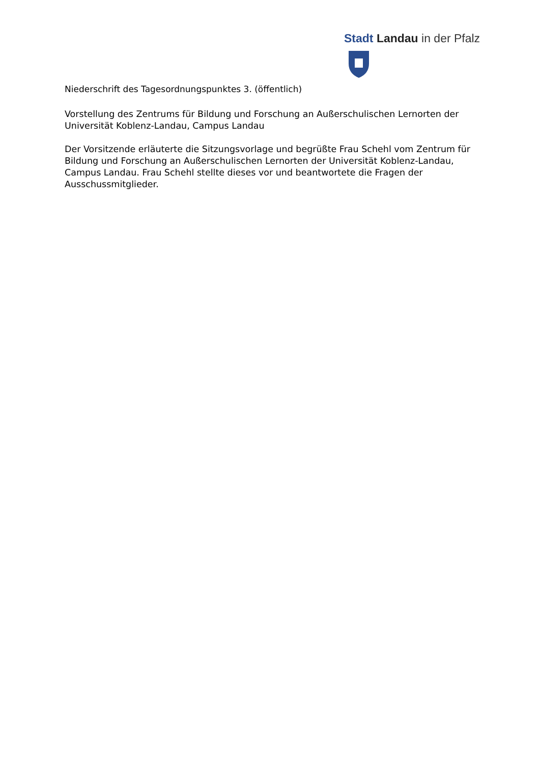Stadt Landau in der Pfalz
Niederschrift des Tagesordnungspunktes 3. (öffentlich)
Vorstellung des Zentrums für Bildung und Forschung an Außerschulischen Lernorten der Universität Koblenz-Landau, Campus Landau
Der Vorsitzende erläuterte die Sitzungsvorlage und begrüßte Frau Schehl vom Zentrum für Bildung und Forschung an Außerschulischen Lernorten der Universität Koblenz-Landau, Campus Landau. Frau Schehl stellte dieses vor und beantwortete die Fragen der Ausschussmitglieder.